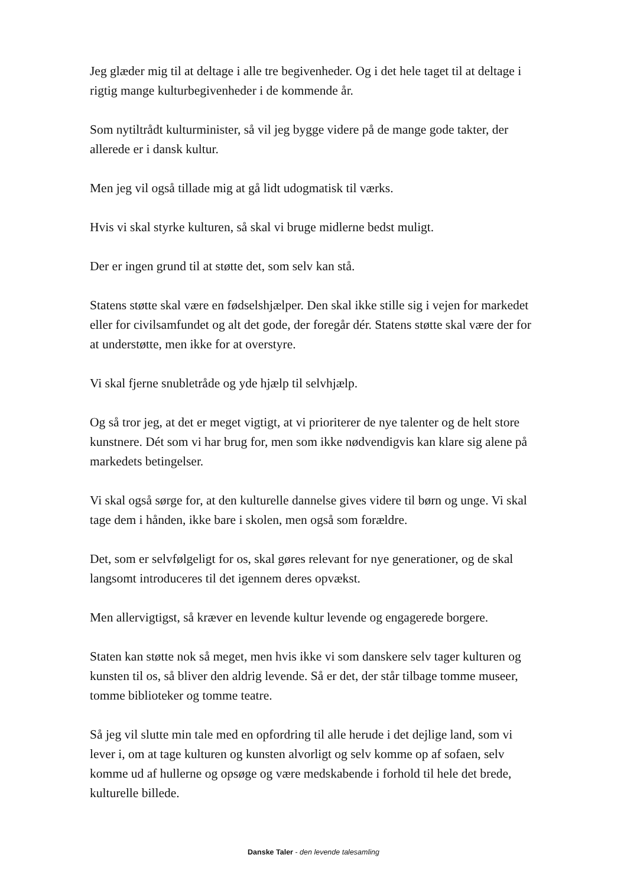Jeg glæder mig til at deltage i alle tre begivenheder. Og i det hele taget til at deltage i rigtig mange kulturbegivenheder i de kommende år.
Som nytiltrådt kulturminister, så vil jeg bygge videre på de mange gode takter, der allerede er i dansk kultur.
Men jeg vil også tillade mig at gå lidt udogmatisk til værks.
Hvis vi skal styrke kulturen, så skal vi bruge midlerne bedst muligt.
Der er ingen grund til at støtte det, som selv kan stå.
Statens støtte skal være en fødselshjælper. Den skal ikke stille sig i vejen for markedet eller for civilsamfundet og alt det gode, der foregår dér. Statens støtte skal være der for at understøtte, men ikke for at overstyre.
Vi skal fjerne snubletråde og yde hjælp til selvhjælp.
Og så tror jeg, at det er meget vigtigt, at vi prioriterer de nye talenter og de helt store kunstnere. Dét som vi har brug for, men som ikke nødvendigvis kan klare sig alene på markedets betingelser.
Vi skal også sørge for, at den kulturelle dannelse gives videre til børn og unge. Vi skal tage dem i hånden, ikke bare i skolen, men også som forældre.
Det, som er selvfølgeligt for os, skal gøres relevant for nye generationer, og de skal langsomt introduceres til det igennem deres opvækst.
Men allervigtigst, så kræver en levende kultur levende og engagerede borgere.
Staten kan støtte nok så meget, men hvis ikke vi som danskere selv tager kulturen og kunsten til os, så bliver den aldrig levende. Så er det, der står tilbage tomme museer, tomme biblioteker og tomme teatre.
Så jeg vil slutte min tale med en opfordring til alle herude i det dejlige land, som vi lever i, om at tage kulturen og kunsten alvorligt og selv komme op af sofaen, selv komme ud af hullerne og opsøge og være medskabende i forhold til hele det brede, kulturelle billede.
Danske Taler - den levende talesamling